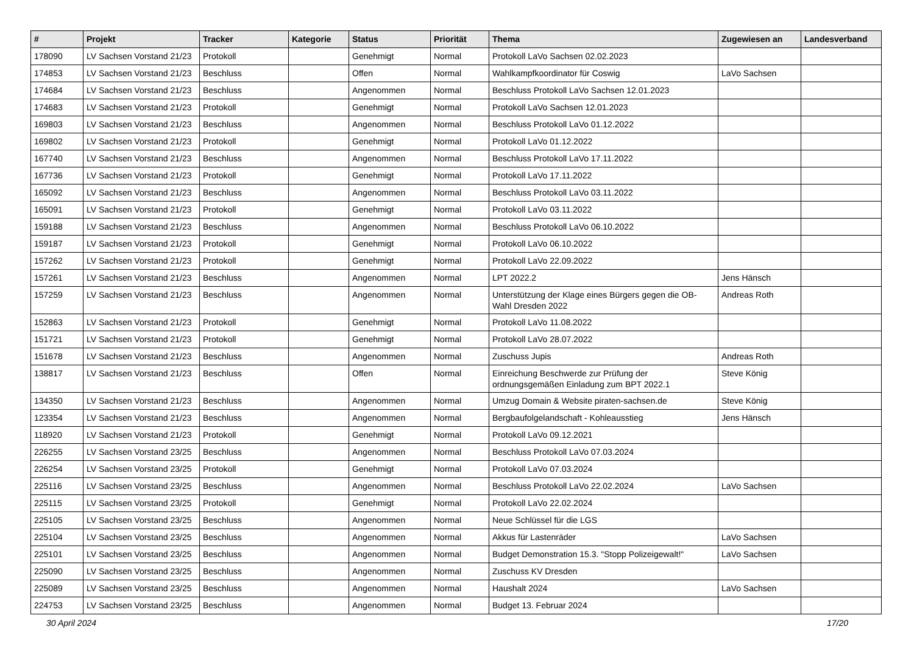| # | Projekt | Tracker | Kategorie | Status | Priorität | Thema | Zugewiesen an | Landesverband |
| --- | --- | --- | --- | --- | --- | --- | --- | --- |
| 178090 | LV Sachsen Vorstand 21/23 | Protokoll | | Genehmigt | Normal | Protokoll LaVo Sachsen 02.02.2023 | | |
| 174853 | LV Sachsen Vorstand 21/23 | Beschluss | | Offen | Normal | Wahlkampfkoordinator für Coswig | LaVo Sachsen | |
| 174684 | LV Sachsen Vorstand 21/23 | Beschluss | | Angenommen | Normal | Beschluss Protokoll LaVo Sachsen 12.01.2023 | | |
| 174683 | LV Sachsen Vorstand 21/23 | Protokoll | | Genehmigt | Normal | Protokoll LaVo Sachsen 12.01.2023 | | |
| 169803 | LV Sachsen Vorstand 21/23 | Beschluss | | Angenommen | Normal | Beschluss Protokoll LaVo 01.12.2022 | | |
| 169802 | LV Sachsen Vorstand 21/23 | Protokoll | | Genehmigt | Normal | Protokoll LaVo 01.12.2022 | | |
| 167740 | LV Sachsen Vorstand 21/23 | Beschluss | | Angenommen | Normal | Beschluss Protokoll LaVo 17.11.2022 | | |
| 167736 | LV Sachsen Vorstand 21/23 | Protokoll | | Genehmigt | Normal | Protokoll LaVo 17.11.2022 | | |
| 165092 | LV Sachsen Vorstand 21/23 | Beschluss | | Angenommen | Normal | Beschluss Protokoll LaVo 03.11.2022 | | |
| 165091 | LV Sachsen Vorstand 21/23 | Protokoll | | Genehmigt | Normal | Protokoll LaVo 03.11.2022 | | |
| 159188 | LV Sachsen Vorstand 21/23 | Beschluss | | Angenommen | Normal | Beschluss Protokoll LaVo 06.10.2022 | | |
| 159187 | LV Sachsen Vorstand 21/23 | Protokoll | | Genehmigt | Normal | Protokoll LaVo 06.10.2022 | | |
| 157262 | LV Sachsen Vorstand 21/23 | Protokoll | | Genehmigt | Normal | Protokoll LaVo 22.09.2022 | | |
| 157261 | LV Sachsen Vorstand 21/23 | Beschluss | | Angenommen | Normal | LPT 2022.2 | Jens Hänsch | |
| 157259 | LV Sachsen Vorstand 21/23 | Beschluss | | Angenommen | Normal | Unterstützung der Klage eines Bürgers gegen die OB-Wahl Dresden 2022 | Andreas Roth | |
| 152863 | LV Sachsen Vorstand 21/23 | Protokoll | | Genehmigt | Normal | Protokoll LaVo 11.08.2022 | | |
| 151721 | LV Sachsen Vorstand 21/23 | Protokoll | | Genehmigt | Normal | Protokoll LaVo 28.07.2022 | | |
| 151678 | LV Sachsen Vorstand 21/23 | Beschluss | | Angenommen | Normal | Zuschuss Jupis | Andreas Roth | |
| 138817 | LV Sachsen Vorstand 21/23 | Beschluss | | Offen | Normal | Einreichung Beschwerde zur Prüfung der ordnungsgemäßen Einladung zum BPT 2022.1 | Steve König | |
| 134350 | LV Sachsen Vorstand 21/23 | Beschluss | | Angenommen | Normal | Umzug Domain & Website piraten-sachsen.de | Steve König | |
| 123354 | LV Sachsen Vorstand 21/23 | Beschluss | | Angenommen | Normal | Bergbaufolgelandschaft - Kohleausstieg | Jens Hänsch | |
| 118920 | LV Sachsen Vorstand 21/23 | Protokoll | | Genehmigt | Normal | Protokoll LaVo 09.12.2021 | | |
| 226255 | LV Sachsen Vorstand 23/25 | Beschluss | | Angenommen | Normal | Beschluss Protokoll LaVo 07.03.2024 | | |
| 226254 | LV Sachsen Vorstand 23/25 | Protokoll | | Genehmigt | Normal | Protokoll LaVo 07.03.2024 | | |
| 225116 | LV Sachsen Vorstand 23/25 | Beschluss | | Angenommen | Normal | Beschluss Protokoll LaVo 22.02.2024 | LaVo Sachsen | |
| 225115 | LV Sachsen Vorstand 23/25 | Protokoll | | Genehmigt | Normal | Protokoll LaVo 22.02.2024 | | |
| 225105 | LV Sachsen Vorstand 23/25 | Beschluss | | Angenommen | Normal | Neue Schlüssel für die LGS | | |
| 225104 | LV Sachsen Vorstand 23/25 | Beschluss | | Angenommen | Normal | Akkus für Lastenräder | LaVo Sachsen | |
| 225101 | LV Sachsen Vorstand 23/25 | Beschluss | | Angenommen | Normal | Budget Demonstration 15.3. "Stopp Polizeigewalt!" | LaVo Sachsen | |
| 225090 | LV Sachsen Vorstand 23/25 | Beschluss | | Angenommen | Normal | Zuschuss KV Dresden | | |
| 225089 | LV Sachsen Vorstand 23/25 | Beschluss | | Angenommen | Normal | Haushalt 2024 | LaVo Sachsen | |
| 224753 | LV Sachsen Vorstand 23/25 | Beschluss | | Angenommen | Normal | Budget 13. Februar 2024 | | |
30 April 2024 17/20